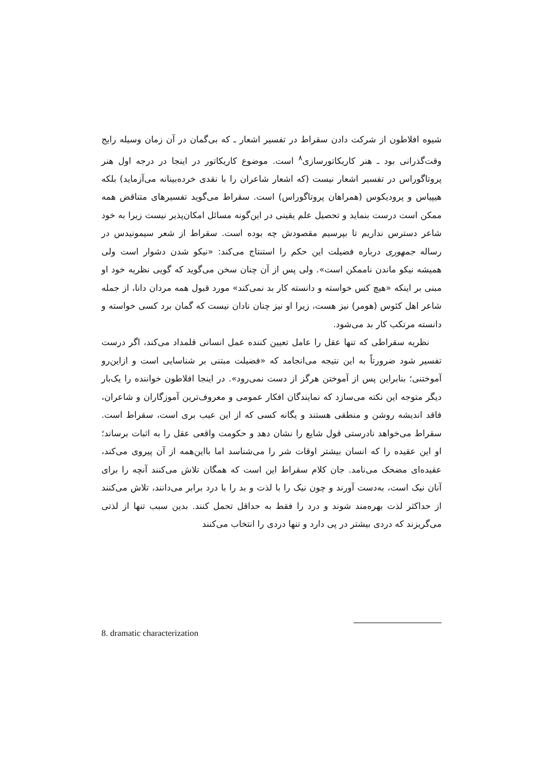شیوه افلاطون از شرکت دادن سقراط در تفسیر اشعار ـ که بی‌گمان در آن زمان وسیله رایج وقت‌گذرانی بود ـ هنر کاریکاتورسازی<sup>۸</sup> است. موضوع کاریکاتور در اینجا در درجه اول هنر پروتاگوراس در تفسیر اشعار نیست (که اشعار شاعران را با نقدی خرده‌بینانه می‌آزماید) بلکه هیپیاس و پرودیکوس (همراهان پروتاگوراس) است. سقراط می‌گوید تفسیرهای متناقض همه ممکن است درست بنماید و تحصیل علم یقینی در این‌گونه مسائل امکان‌پذیر نیست زیرا به خود شاعر دسترس نداریم تا بپرسیم مقصودش چه بوده است. سقراط از شعر سیمونیدس در رساله جمهوری درباره فضیلت این حکم را استنتاج می‌کند: «نیکو شدن دشوار است ولی همیشه نیکو ماندن ناممکن است». ولی پس از آن چنان سخن می‌گوید که گویی نظریه خود او مبنی بر اینکه «هیچ کس خواسته و دانسته کار بد نمی‌کند» مورد قبول همه مردان دانا، از جمله شاعر اهل کئوس (هومر) نیز هست، زیرا او نیز چنان نادان نیست که گمان برد کسی خواسته و دانسته مرتکب کار بد می‌شود.
نظریه سقراطی که تنها عقل را عامل تعیین کننده عمل انسانی قلمداد می‌کند، اگر درست تفسیر شود ضرورتاً به این نتیجه می‌انجامد که «فضیلت مبتنی بر شناسایی است و ازاین‌رو آموختنی؛ بنابراین پس از آموختن هرگز از دست نمی‌رود». در اینجا افلاطون خواننده را یک‌بار دیگر متوجه این نکته می‌سازد که نمایندگان افکار عمومی و معروف‌ترین آموزگاران و شاعران، فاقد اندیشه روشن و منطقی هستند و یگانه کسی که از این عیب بری است، سقراط است. سقراط می‌خواهد نادرستی قول شایع را نشان دهد و حکومت واقعی عقل را به اثبات برساند؛ او این عقیده را که انسان بیشتر اوقات شر را می‌شناسد اما بااین‌همه از آن پیروی می‌کند، عقیده‌ای مضحک می‌نامد. جان کلام سقراط این است که همگان تلاش می‌کنند آنچه را برای آنان نیک است، به‌دست آورند و چون نیک را با لذت و بد را با درد برابر می‌دانند، تلاش می‌کنند از حداکثر لذت بهره‌مند شوند و درد را فقط به حداقل تحمل کنند. بدین سبب تنها از لذتی می‌گریزند که دردی بیشتر در پی دارد و تنها دردی را انتخاب می‌کنند
8. dramatic characterization